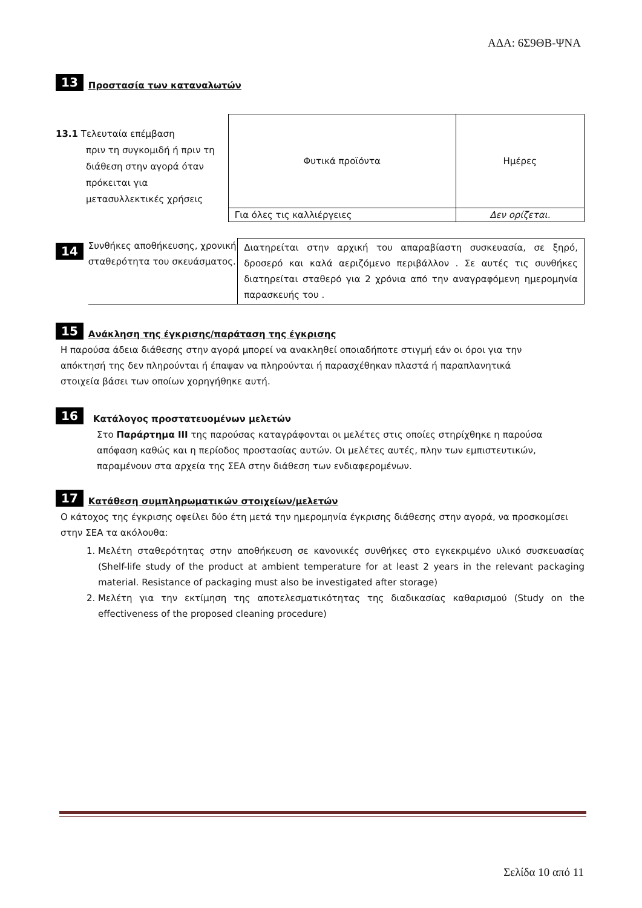ΑΔΑ: 6Σ9ΘΒ-ΨΝΑ
13 Προστασία των καταναλωτών
13.1 Τελευταία επέμβαση
πριν τη συγκομιδή ή πριν τη διάθεση στην αγορά όταν πρόκειται για μετασυλλεκτικές χρήσεις
| Φυτικά προϊόντα | Ημέρες |
| Για όλες τις καλλιέργειες | Δεν ορίζεται. |
14
Συνθήκες αποθήκευσης, χρονική σταθερότητα του σκευάσματος.
Διατηρείται στην αρχική του απαραβίαστη συσκευασία, σε ξηρό, δροσερό και καλά αεριζόμενο περιβάλλον . Σε αυτές τις συνθήκες διατηρείται σταθερό για 2 χρόνια από την αναγραφόμενη ημερομηνία παρασκευής του .
15 Ανάκληση της έγκρισης/παράταση της έγκρισης
Η παρούσα άδεια διάθεσης στην αγορά μπορεί να ανακληθεί οποιαδήποτε στιγμή εάν οι όροι για την απόκτησή της δεν πληρούνται ή έπαψαν να πληρούνται ή παρασχέθηκαν πλαστά ή παραπλανητικά στοιχεία βάσει των οποίων χορηγήθηκε αυτή.
16 Κατάλογος προστατευομένων μελετών
Στο Παράρτημα ΙΙΙ της παρούσας καταγράφονται οι μελέτες στις οποίες στηρίχθηκε η παρούσα απόφαση καθώς και η περίοδος προστασίας αυτών. Οι μελέτες αυτές, πλην των εμπιστευτικών, παραμένουν στα αρχεία της ΣΕΑ στην διάθεση των ενδιαφερομένων.
17 Κατάθεση συμπληρωματικών στοιχείων/μελετών
Ο κάτοχος της έγκρισης οφείλει δύο έτη μετά την ημερομηνία έγκρισης διάθεσης στην αγορά, να προσκομίσει στην ΣΕΑ τα ακόλουθα:
1. Μελέτη σταθερότητας στην αποθήκευση σε κανονικές συνθήκες στο εγκεκριμένο υλικό συσκευασίας (Shelf-life study of the product at ambient temperature for at least 2 years in the relevant packaging material. Resistance of packaging must also be investigated after storage)
2. Μελέτη για την εκτίμηση της αποτελεσματικότητας της διαδικασίας καθαρισμού (Study on the effectiveness of the proposed cleaning procedure)
Σελίδα 10 από 11